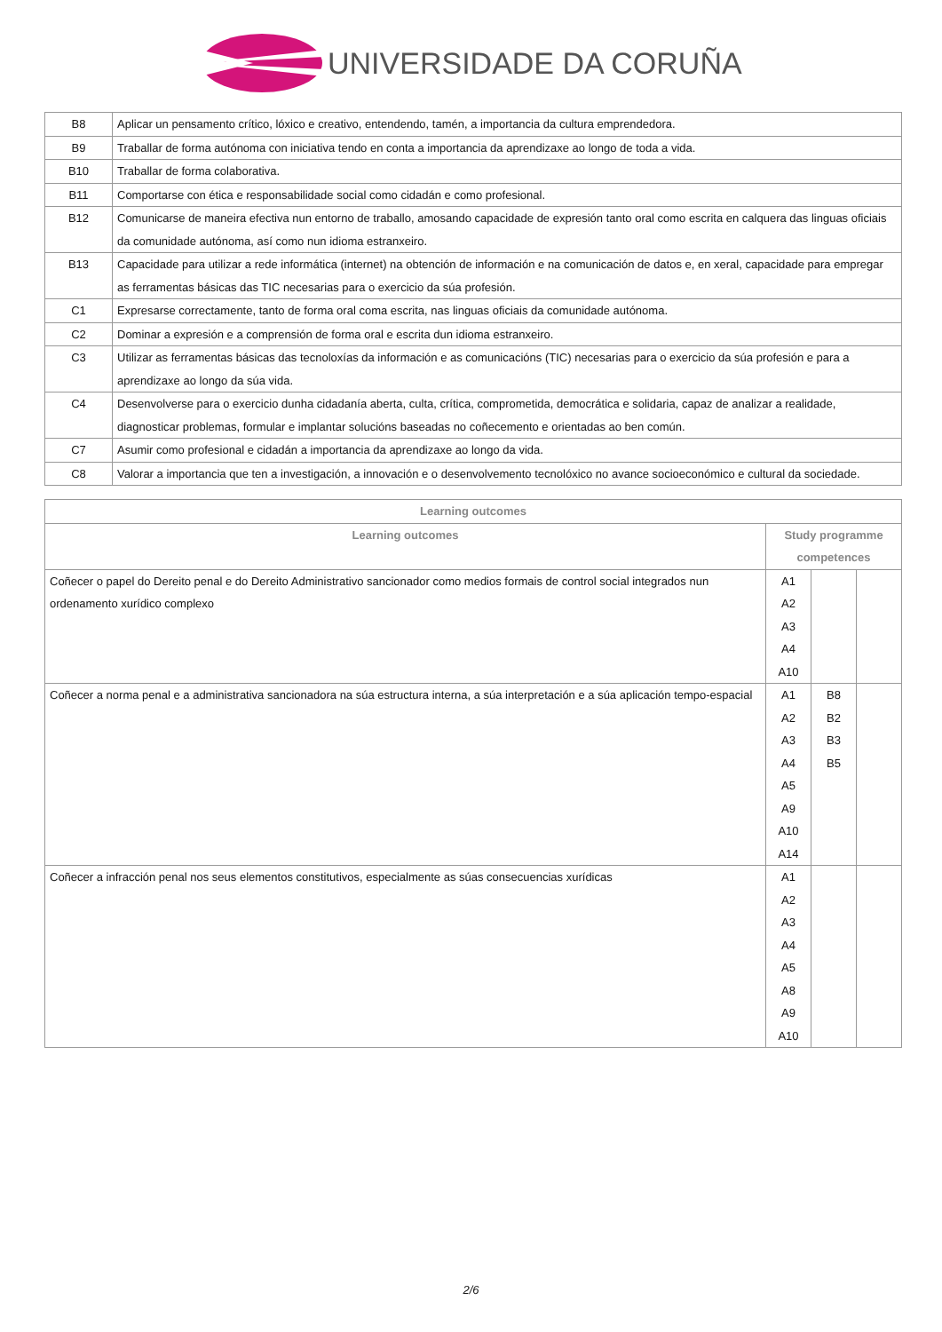UNIVERSIDADE DA CORUÑA
| B8 | Aplicar un pensamento crítico, lóxico e creativo, entendendo, tamén, a importancia da cultura emprendedora. |
| B9 | Traballar de forma autónoma con iniciativa tendo en conta a importancia da aprendizaxe ao longo de toda a vida. |
| B10 | Traballar de forma colaborativa. |
| B11 | Comportarse con ética e responsabilidade social como cidadán e como profesional. |
| B12 | Comunicarse de maneira efectiva nun entorno de traballo, amosando capacidade de expresión tanto oral como escrita en calquera das linguas oficiais da comunidade autónoma, así como nun idioma estranxeiro. |
| B13 | Capacidade para utilizar a rede informática (internet) na obtención de información e na comunicación de datos e, en xeral, capacidade para empregar as ferramentas básicas das TIC necesarias para o exercicio da súa profesión. |
| C1 | Expresarse correctamente, tanto de forma oral coma escrita, nas linguas oficiais da comunidade autónoma. |
| C2 | Dominar a expresión e a comprensión de forma oral e escrita dun idioma estranxeiro. |
| C3 | Utilizar as ferramentas básicas das tecnoloxías da información e as comunicacións (TIC) necesarias para o exercicio da súa profesión e para a aprendizaxe ao longo da súa vida. |
| C4 | Desenvolverse para o exercicio dunha cidadanía aberta, culta, crítica, comprometida, democrática e solidaria, capaz de analizar a realidade, diagnosticar problemas, formular e implantar solucións baseadas no coñecemento e orientadas ao ben común. |
| C7 | Asumir como profesional e cidadán a importancia da aprendizaxe ao longo da vida. |
| C8 | Valorar a importancia que ten a investigación, a innovación e o desenvolvemento tecnolóxico no avance socioeconómico e cultural da sociedade. |
| Learning outcomes | | | |
| --- | --- | --- | --- |
| Learning outcomes | Study programme competences | | |
| Coñecer o papel do Dereito penal e do Dereito Administrativo sancionador como medios formais de control social integrados nun ordenamento xurídico complexo | A1 A2 A3 A4 A10 | | |
| Coñecer a norma penal e a administrativa sancionadora na súa estructura interna, a súa interpretación e a súa aplicación tempo-espacial | A1 A2 A3 A4 A5 A9 A10 A14 | B8 B2 B3 B5 | |
| Coñecer a infracción penal nos seus elementos constitutivos, especialmente as súas consecuencias xurídicas | A1 A2 A3 A4 A5 A8 A9 A10 | | |
2/6